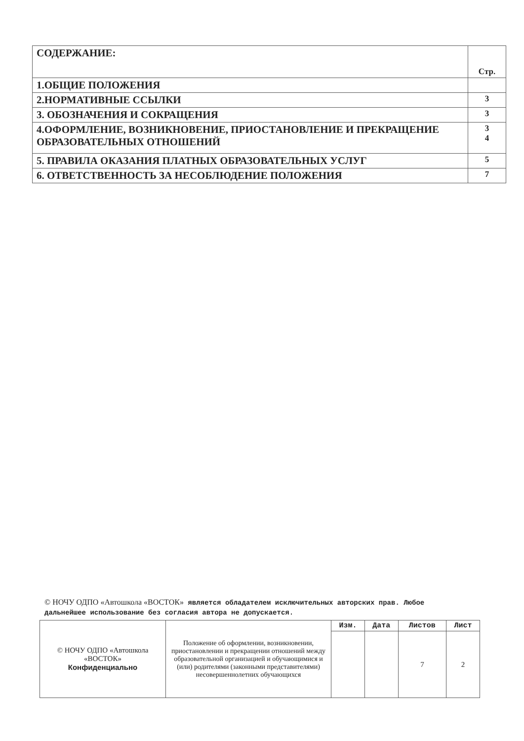| СОДЕРЖАНИЕ: | Стр. |
| 1.ОБЩИЕ ПОЛОЖЕНИЯ | |
| 2.НОРМАТИВНЫЕ ССЫЛКИ | 3 |
| 3. ОБОЗНАЧЕНИЯ И СОКРАЩЕНИЯ | 3 |
| 4.ОФОРМЛЕНИЕ, ВОЗНИКНОВЕНИЕ, ПРИОСТАНОВЛЕНИЕ И ПРЕКРАЩЕНИЕ ОБРАЗОВАТЕЛЬНЫХ ОТНОШЕНИЙ | 3 4 |
| 5. ПРАВИЛА ОКАЗАНИЯ ПЛАТНЫХ ОБРАЗОВАТЕЛЬНЫХ УСЛУГ | 5 |
| 6. ОТВЕТСТВЕННОСТЬ ЗА НЕСОБЛЮДЕНИЕ ПОЛОЖЕНИЯ | 7 |
© НОЧУ ОДПО «Автошкола «ВОСТОК» является обладателем исключительных авторских прав. Любое дальнейшее использование без согласия автора не допускается.
| © НОЧУ ОДПО «Автошкола «ВОСТОК» Конфиденциально | Положение об оформлении, возникновении, приостановлении и прекращении отношений между образовательной организацией и обучающимися и (или) родителями (законными представителями) несовершеннолетних обучающихся | Изм. | Дата | Листов | Лист |
| | | | | 7 | 2 |